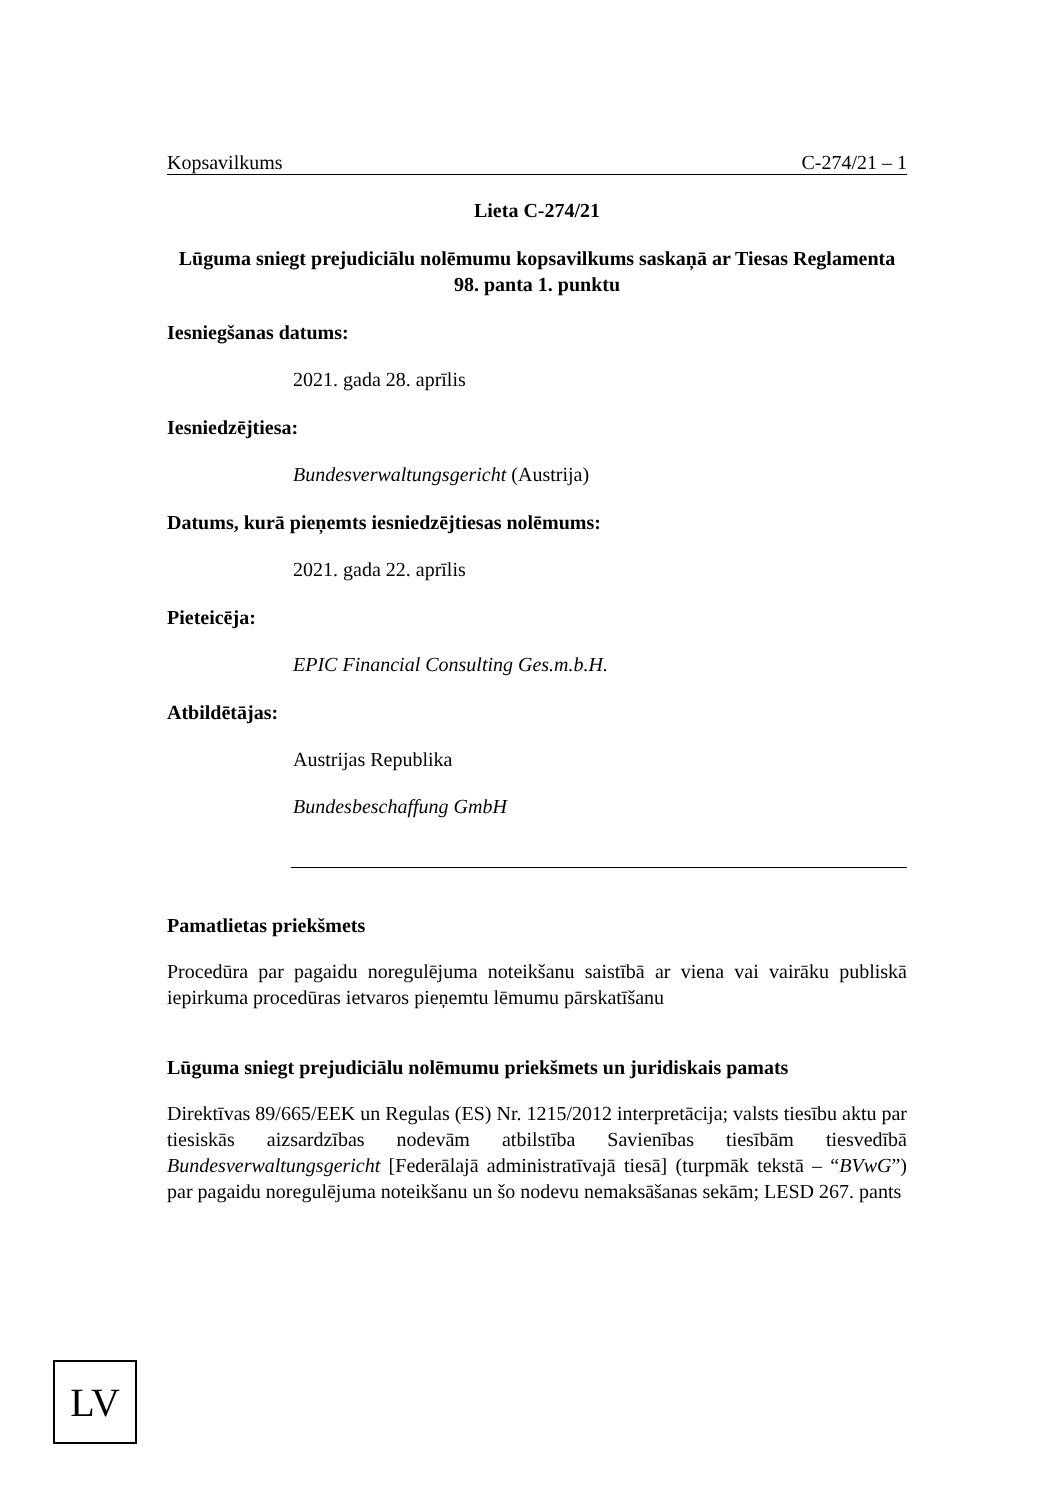Kopsavilkums C-274/21 – 1
Lieta C-274/21
Lūguma sniegt prejudiciālu nolēmumu kopsavilkums saskaņā ar Tiesas Reglamenta 98. panta 1. punktu
Iesniegšanas datums:
2021. gada 28. aprīlis
Iesniedzējtiesa:
Bundesverwaltungsgericht (Austrija)
Datums, kurā pieņemts iesniedzējtiesas nolēmums:
2021. gada 22. aprīlis
Pieteicēja:
EPIC Financial Consulting Ges.m.b.H.
Atbildētājas:
Austrijas Republika
Bundesbeschaffung GmbH
Pamatlietas priekšmets
Procedūra par pagaidu noregulējuma noteikšanu saistībā ar viena vai vairāku publiskā iepirkuma procedūras ietvaros pieņemtu lēmumu pārskatīšanu
Lūguma sniegt prejudiciālu nolēmumu priekšmets un juridiskais pamats
Direktīvas 89/665/EEK un Regulas (ES) Nr. 1215/2012 interpretācija; valsts tiesību aktu par tiesiskās aizsardzības nodevām atbilstība Savienības tiesībām tiesvedībā Bundesverwaltungsgericht [Federālajā administratīvajā tiesā] (turpmāk tekstā – “BVwG”) par pagaidu noregulējuma noteikšanu un šo nodevu nemaksāšanas sekām; LESD 267. pants
LV